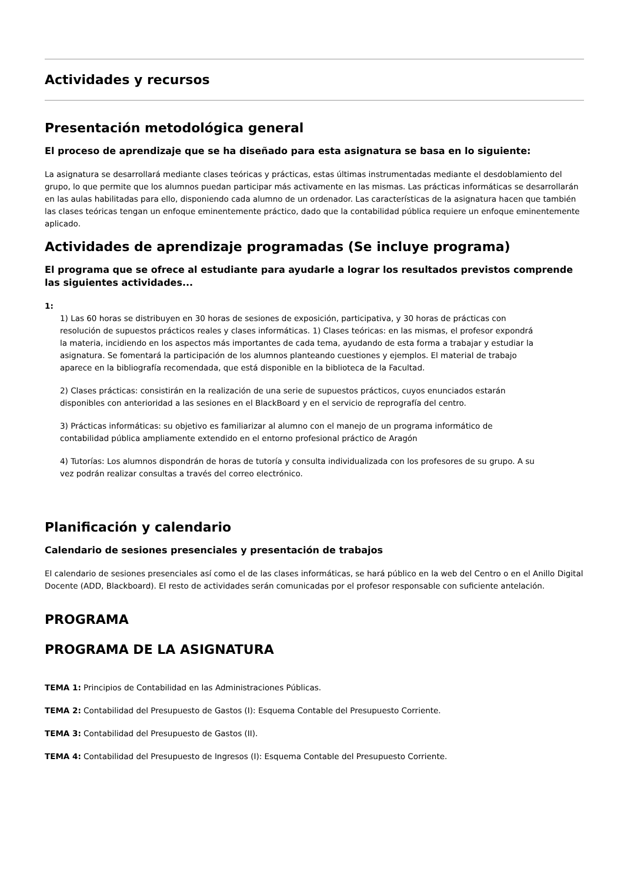Actividades y recursos
Presentación metodológica general
El proceso de aprendizaje que se ha diseñado para esta asignatura se basa en lo siguiente:
La asignatura se desarrollará mediante clases teóricas y prácticas, estas últimas instrumentadas mediante el desdoblamiento del grupo, lo que permite que los alumnos puedan participar más activamente en las mismas. Las prácticas informáticas se desarrollarán en las aulas habilitadas para ello, disponiendo cada alumno de un ordenador. Las características de la asignatura hacen que también las clases teóricas tengan un enfoque eminentemente práctico, dado que la contabilidad pública requiere un enfoque eminentemente aplicado.
Actividades de aprendizaje programadas (Se incluye programa)
El programa que se ofrece al estudiante para ayudarle a lograr los resultados previstos comprende las siguientes actividades...
1:
1) Las 60 horas se distribuyen en 30 horas de sesiones de exposición, participativa, y 30 horas de prácticas con resolución de supuestos prácticos reales y clases informáticas. 1) Clases teóricas: en las mismas, el profesor expondrá la materia, incidiendo en los aspectos más importantes de cada tema, ayudando de esta forma a trabajar y estudiar la asignatura. Se fomentará la participación de los alumnos planteando cuestiones y ejemplos. El material de trabajo aparece en la bibliografía recomendada, que está disponible en la biblioteca de la Facultad.
2) Clases prácticas: consistirán en la realización de una serie de supuestos prácticos, cuyos enunciados estarán disponibles con anterioridad a las sesiones en el BlackBoard y en el servicio de reprografía del centro.
3) Prácticas informáticas: su objetivo es familiarizar al alumno con el manejo de un programa informático de contabilidad pública ampliamente extendido en el entorno profesional práctico de Aragón
4) Tutorías: Los alumnos dispondrán de horas de tutoría y consulta individualizada con los profesores de su grupo. A su vez podrán realizar consultas a través del correo electrónico.
Planificación y calendario
Calendario de sesiones presenciales y presentación de trabajos
El calendario de sesiones presenciales así como el de las clases informáticas, se hará público en la web del Centro o en el Anillo Digital Docente (ADD, Blackboard). El resto de actividades serán comunicadas por el profesor responsable con suficiente antelación.
PROGRAMA
PROGRAMA DE LA ASIGNATURA
TEMA 1: Principios de Contabilidad en las Administraciones Públicas.
TEMA 2: Contabilidad del Presupuesto de Gastos (I): Esquema Contable del Presupuesto Corriente.
TEMA 3: Contabilidad del Presupuesto de Gastos (II).
TEMA 4: Contabilidad del Presupuesto de Ingresos (I): Esquema Contable del Presupuesto Corriente.